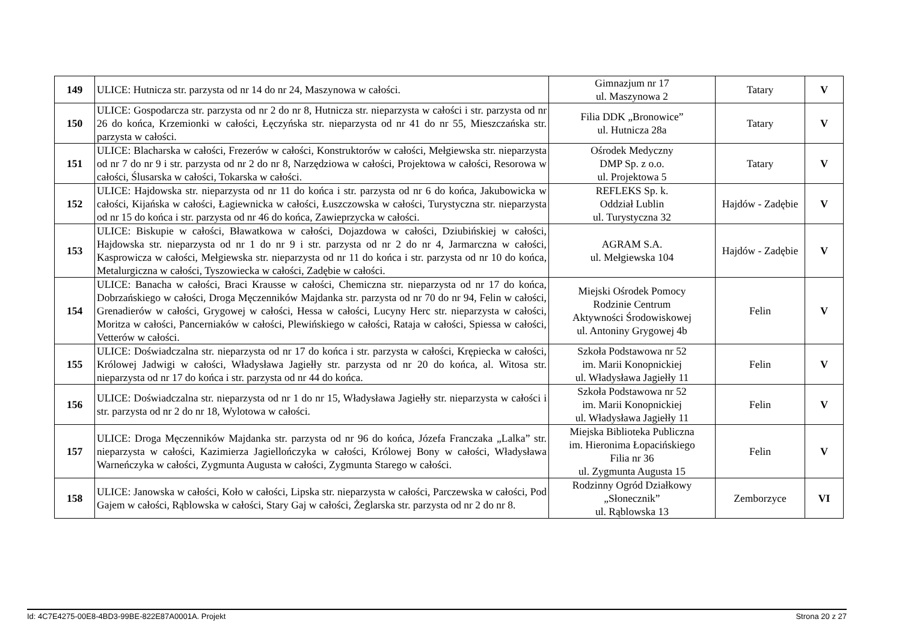| 149 | ULICE: Hutnicza str. parzysta od nr 14 do nr 24, Maszynowa w całości. | Gimnazjum nr 17 ul. Maszynowa 2 | Tatary | V |
| 150 | ULICE: Gospodarcza str. parzysta od nr 2 do nr 8, Hutnicza str. nieparzysta w całości i str. parzysta od nr 26 do końca, Krzemionki w całości, Łęczyńska str. nieparzysta od nr 41 do nr 55, Mieszczańska str. parzysta w całości. | Filia DDK „Bronowice” ul. Hutnicza 28a | Tatary | V |
| 151 | ULICE: Blacharska w całości, Frezerów w całości, Konstruktorów w całości, Mełgiewska str. nieparzysta od nr 7 do nr 9 i str. parzysta od nr 2 do nr 8, Narzędziowa w całości, Projektowa w całości, Resorowa w całości, Ślusarska w całości, Tokarska w całości. | Ośrodek Medyczny DMP Sp. z o.o. ul. Projektowa 5 | Tatary | V |
| 152 | ULICE: Hajdowska str. nieparzysta od nr 11 do końca i str. parzysta od nr 6 do końca, Jakubowicka w całości, Kijańska w całości, Łagiewnicka w całości, Łuszczowska w całości, Turystyczna str. nieparzysta od nr 15 do końca i str. parzysta od nr 46 do końca, Zawieprzycka w całości. | REFLEKS Sp. k. Oddział Lublin ul. Turystyczna 32 | Hajdów - Zadębie | V |
| 153 | ULICE: Biskupie w całości, Bławatkowa w całości, Dojazdowa w całości, Dziubińskiej w całości, Hajdowska str. nieparzysta od nr 1 do nr 9 i str. parzysta od nr 2 do nr 4, Jarmarczna w całości, Kasprowicza w całości, Mełgiewska str. nieparzysta od nr 11 do końca i str. parzysta od nr 10 do końca, Metalurgiczna w całości, Tyszowiecka w całości, Zadębie w całości. | AGRAM S.A. ul. Mełgiewska 104 | Hajdów - Zadębie | V |
| 154 | ULICE: Banacha w całości, Braci Krausse w całości, Chemiczna str. nieparzysta od nr 17 do końca, Dobrzańskiego w całości, Droga Męczenników Majdanka str. parzysta od nr 70 do nr 94, Felin w całości, Grenadierów w całości, Grygowej w całości, Hessa w całości, Lucyny Herc str. nieparzysta w całości, Moritza w całości, Pancerniaków w całości, Plewińskiego w całości, Rataja w całości, Spiessa w całości, Vetterów w całości. | Miejski Ośrodek Pomocy Rodzinie Centrum Aktywności Środowiskowej ul. Antoniny Grygowej 4b | Felin | V |
| 155 | ULICE: Doświadczalna str. nieparzysta od nr 17 do końca i str. parzysta w całości, Krępiecka w całości, Królowej Jadwigi w całości, Władysława Jagiełły str. parzysta od nr 20 do końca, al. Witosa str. nieparzysta od nr 17 do końca i str. parzysta od nr 44 do końca. | Szkoła Podstawowa nr 52 im. Marii Konopnickiej ul. Władysława Jagiełły 11 | Felin | V |
| 156 | ULICE: Doświadczalna str. nieparzysta od nr 1 do nr 15, Władysława Jagiełły str. nieparzysta w całości i str. parzysta od nr 2 do nr 18, Wylotowa w całości. | Szkoła Podstawowa nr 52 im. Marii Konopnickiej ul. Władysława Jagiełły 11 | Felin | V |
| 157 | ULICE: Droga Męczenników Majdanka str. parzysta od nr 96 do końca, Józefa Franczaka „Lalka” str. nieparzysta w całości, Kazimierza Jagiellończyka w całości, Królowej Bony w całości, Władysława Warneńczyka w całości, Zygmunta Augusta w całości, Zygmunta Starego w całości. | Miejska Biblioteka Publiczna im. Hieronima Łopacińskiego Filia nr 36 ul. Zygmunta Augusta 15 | Felin | V |
| 158 | ULICE: Janowska w całości, Koło w całości, Lipska str. nieparzysta w całości, Parczewska w całości, Pod Gajem w całości, Rąblowska w całości, Stary Gaj w całości, Żeglarska str. parzysta od nr 2 do nr 8. | Rodzinny Ogród Działkowy „Słonecznik” ul. Rąblowska 13 | Zemborzyce | VI |
Id: 4C7E4275-00E8-4BD3-99BE-822E87A0001A. Projekt Strona 20 z 27